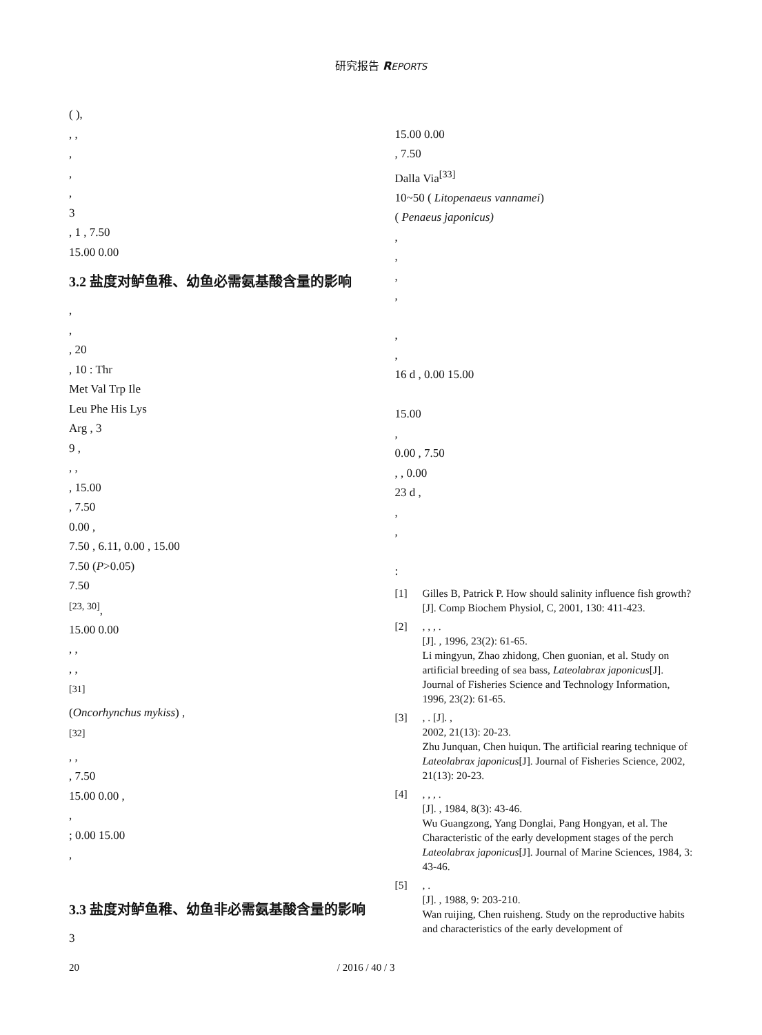研究报告 REPORTS
( ),
, ,
,
,
,
3
, 1 , 7.50
15.00 0.00
3.2 盐度对鲈鱼稚、幼鱼必需氨基酸含量的影响
,
,
, 20
, 10 : Thr
Met Val Trp Ile
Leu Phe His Lys
Arg , 3
9 ,
, ,
, 15.00
, 7.50
0.00 ,
7.50 , 6.11, 0.00 , 15.00
7.50 (P>0.05)
7.50
<sup>[23, 30]</sup>,
15.00 0.00
, ,
, ,
<sup>[31]</sup>
(Oncorhynchus mykiss) ,
<sup>[32]</sup>
, ,
, 7.50
15.00 0.00 ,
,
; 0.00 15.00
,
3.3 盐度对鲈鱼稚、幼鱼非必需氨基酸含量的影响
3
15.00 0.00
, 7.50
Dalla Via<sup>[33]</sup>
10~50 ( Litopenaeus vannamei)
( Penaeus japonicus)
,
,
,
,
,
,
16 d , 0.00 15.00
15.00
,
0.00 , 7.50
, , 0.00
23 d ,
,
,
:
[1] Gilles B, Patrick P. How should salinity influence fish growth?[J]. Comp Biochem Physiol, C, 2001, 130: 411-423.
[2] , , , .
[J]. , 1996, 23(2): 61-65.
Li mingyun, Zhao zhidong, Chen guonian, et al. Study on artificial breeding of sea bass, Lateolabrax japonicus[J]. Journal of Fisheries Science and Technology Information, 1996, 23(2): 61-65.
[3] , . [J]. ,
2002, 21(13): 20-23.
Zhu Junquan, Chen huiqun. The artificial rearing technique of Lateolabrax japonicus[J]. Journal of Fisheries Science, 2002, 21(13): 20-23.
[4] , , , .
[J]. , 1984, 8(3): 43-46.
Wu Guangzong, Yang Donglai, Pang Hongyan, et al. The Characteristic of the early development stages of the perch Lateolabrax japonicus[J]. Journal of Marine Sciences, 1984, 3: 43-46.
[5] , .
[J]. , 1988, 9: 203-210.
Wan ruijing, Chen ruisheng. Study on the reproductive habits and characteristics of the early development of
20 / 2016 / 40 / 3